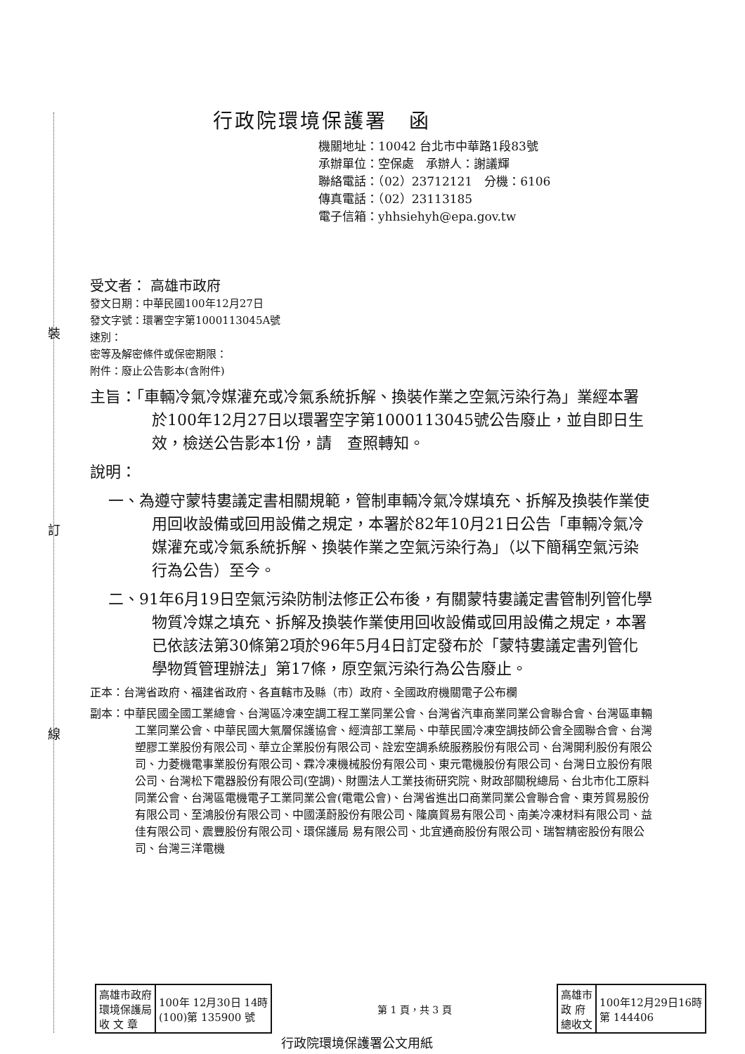裝
訂
線
行政院環境保護署　函
機關地址：10042 台北市中華路1段83號
承辦單位：空保處　承辦人：謝議輝
聯絡電話：（02）23712121　分機：6106
傳真電話：（02）23113185
電子信箱：yhhsiehyh@epa.gov.tw
受文者： 高雄市政府
發文日期：中華民國100年12月27日
發文字號：環署空字第1000113045A號
速別：
密等及解密條件或保密期限：
附件：廢止公告影本(含附件)
主旨：「車輛冷氣冷媒灌充或冷氣系統拆解、換裝作業之空氣污染行為」業經本署於100年12月27日以環署空字第1000113045號公告廢止，並自即日生效，檢送公告影本1份，請　查照轉知。
說明：
一、為遵守蒙特婁議定書相關規範，管制車輛冷氣冷媒填充、拆解及換裝作業使用回收設備或回用設備之規定，本署於82年10月21日公告「車輛冷氣冷媒灌充或冷氣系統拆解、換裝作業之空氣污染行為」（以下簡稱空氣污染行為公告）至今。
二、91年6月19日空氣污染防制法修正公布後，有關蒙特婁議定書管制列管化學物質冷媒之填充、拆解及換裝作業使用回收設備或回用設備之規定，本署已依該法第30條第2項於96年5月4日訂定發布於「蒙特婁議定書列管化學物質管理辦法」第17條，原空氣污染行為公告廢止。
正本：台灣省政府、福建省政府、各直轄市及縣（市）政府、全國政府機關電子公布欄
副本：中華民國全國工業總會、台灣區冷凍空調工程工業同業公會、台灣省汽車商業同業公會聯合會、台灣區車輛工業同業公會、中華民國大氣層保護協會、經濟部工業局、中華民國冷凍空調技師公會全國聯合會、台灣塑膠工業股份有限公司、華立企業股份有限公司、詮宏空調系統服務股份有限公司、台灣開利股份有限公司、力菱機電事業股份有限公司、霖冷凍機械股份有限公司、東元電機股份有限公司、台灣日立股份有限公司、台灣松下電器股份有限公司(空調)、財團法人工業技術研究院、財政部關稅總局、台北市化工原料同業公會、台灣區電機電子工業同業公會(電電公會)、台灣省進出口商業同業公會聯合會、東芳貿易股份有限公司、至鴻股份有限公司、中國漢蔚股份有限公司、隆廣貿易有限公司、南美冷凍材料有限公司、益佳有限公司、震豐股份有限公司、環保護局 易有限公司、北宜通商股份有限公司、瑞智精密股份有限公司、台灣三洋電機
| 高雄市政府 環境保護局 收 文 章 | 100年 12月30日 14時 (100)第 135900 號 |
第 1 頁，共 3 頁
| 高雄市 政 府 總收文 | 100年12月29日16時 第 144406 |
行政院環境保護署公文用紙